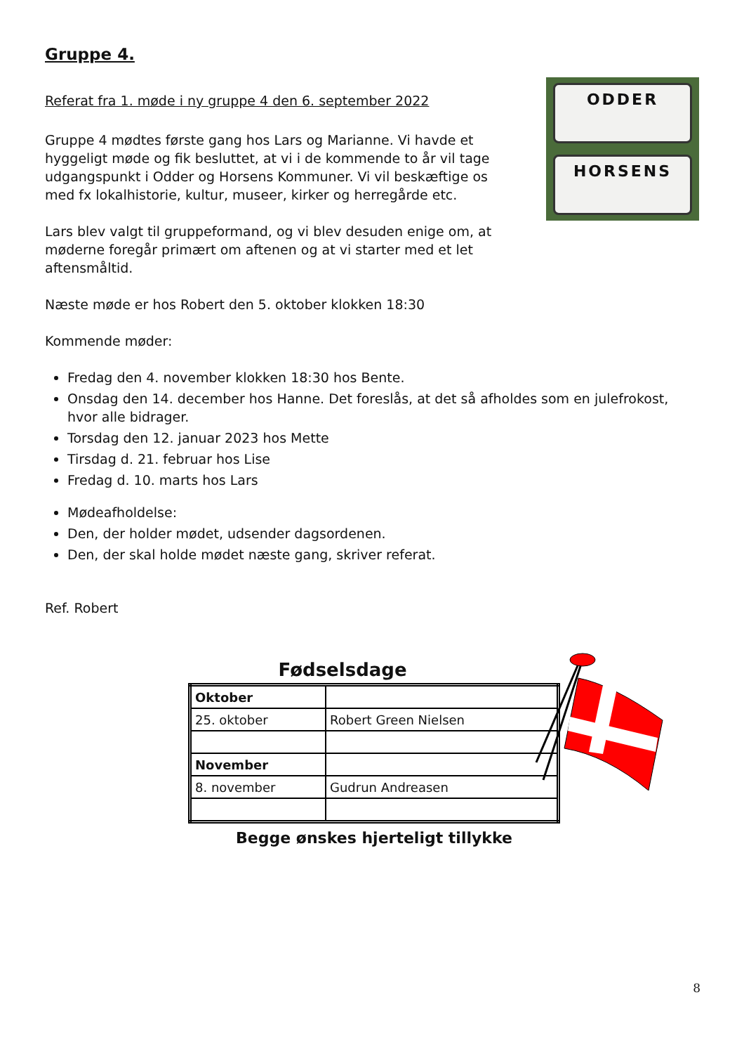Gruppe 4.
Referat fra 1. møde i ny gruppe 4 den 6. september 2022
Gruppe 4 mødtes første gang hos Lars og Marianne. Vi havde et hyggeligt møde og fik besluttet, at vi i de kommende to år vil tage udgangspunkt i Odder og Horsens Kommuner. Vi vil beskæftige os med fx lokalhistorie, kultur, museer, kirker og herregårde etc.
Lars blev valgt til gruppeformand, og vi blev desuden enige om, at møderne foregår primært om aftenen og at vi starter med et let aftensmåltid.
ODDER
HORSENS
Næste møde er hos Robert den 5. oktober klokken 18:30
Kommende møder:
Fredag den 4. november klokken 18:30 hos Bente.
Onsdag den 14. december hos Hanne. Det foreslås, at det så afholdes som en julefrokost, hvor alle bidrager.
Torsdag den 12. januar 2023 hos Mette
Tirsdag d. 21. februar hos Lise
Fredag d. 10. marts hos Lars
Mødeafholdelse:
Den, der holder mødet, udsender dagsordenen.
Den, der skal holde mødet næste gang, skriver referat.
Ref. Robert
Fødselsdage
| Oktober | |
| 25. oktober | Robert Green Nielsen |
| November | |
| 8. november | Gudrun Andreasen |
Begge ønskes hjerteligt tillykke
8